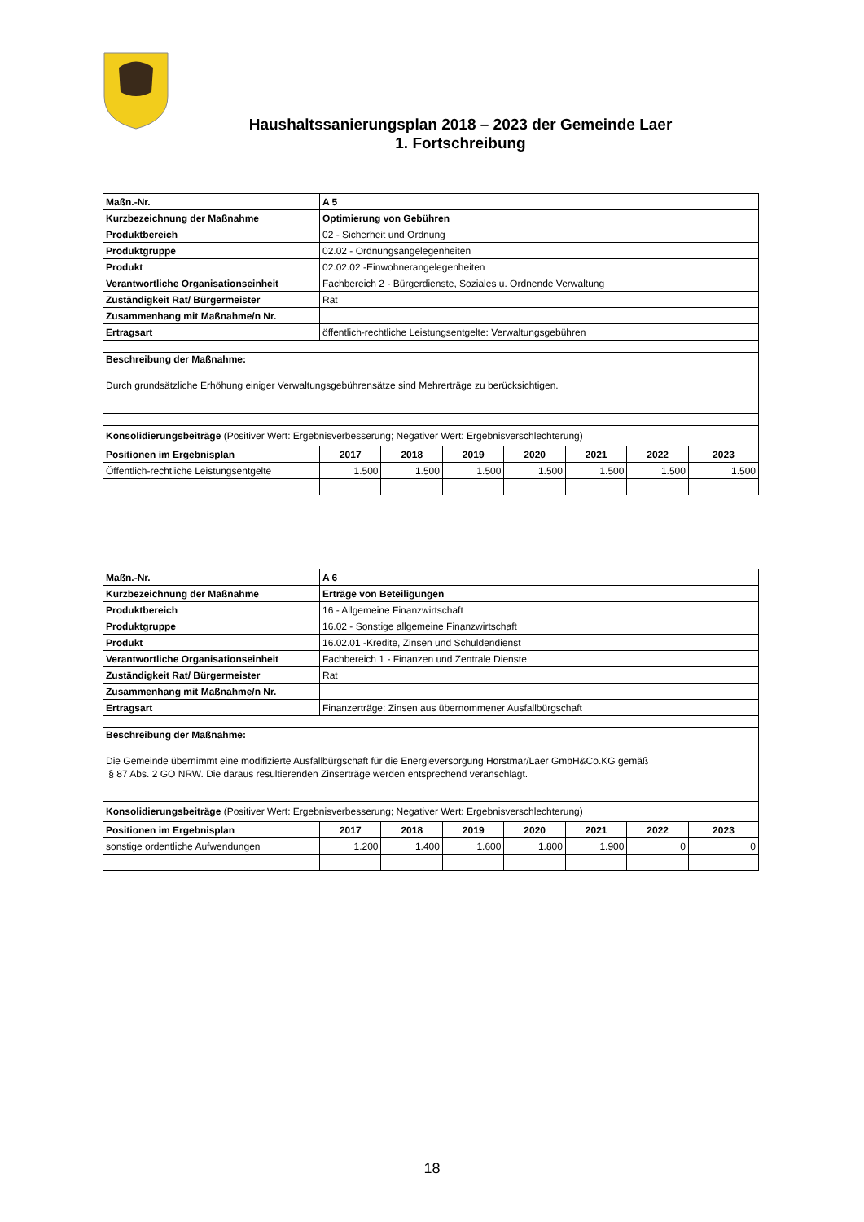Haushaltssanierungsplan 2018 – 2023 der Gemeinde Laer
1. Fortschreibung
| Maßn.-Nr. | A 5 | | | | | | |
| Kurzbezeichnung der Maßnahme | Optimierung von Gebühren | | | | | | |
| Produktbereich | 02 - Sicherheit und Ordnung | | | | | | |
| Produktgruppe | 02.02 - Ordnungsangelegenheiten | | | | | | |
| Produkt | 02.02.02 -Einwohnerangelegenheiten | | | | | | |
| Verantwortliche Organisationseinheit | Fachbereich 2 - Bürgerdienste, Soziales u. Ordnende Verwaltung | | | | | | |
| Zuständigkeit Rat/ Bürgermeister | Rat | | | | | | |
| Zusammenhang mit Maßnahme/n Nr. | | | | | | | |
| Ertragsart | öffentlich-rechtliche Leistungsentgelte: Verwaltungsgebühren | | | | | | |
| Beschreibung der Maßnahme: Durch grundsätzliche Erhöhung einiger Verwaltungsgebührensätze sind Mehrerträge zu berücksichtigen. | | | | | | | |
| Konsolidierungsbeiträge (Positiver Wert: Ergebnisverbesserung; Negativer Wert: Ergebnisverschlechterung) | | | | | | | |
| Positionen im Ergebnisplan | 2017 | 2018 | 2019 | 2020 | 2021 | 2022 | 2023 |
| Öffentlich-rechtliche Leistungsentgelte | 1.500 | 1.500 | 1.500 | 1.500 | 1.500 | 1.500 | 1.500 |
| Maßn.-Nr. | A 6 | | | | | | |
| Kurzbezeichnung der Maßnahme | Erträge von Beteiligungen | | | | | | |
| Produktbereich | 16 - Allgemeine Finanzwirtschaft | | | | | | |
| Produktgruppe | 16.02 - Sonstige allgemeine Finanzwirtschaft | | | | | | |
| Produkt | 16.02.01 -Kredite, Zinsen und Schuldendienst | | | | | | |
| Verantwortliche Organisationseinheit | Fachbereich 1 - Finanzen und Zentrale Dienste | | | | | | |
| Zuständigkeit Rat/ Bürgermeister | Rat | | | | | | |
| Zusammenhang mit Maßnahme/n Nr. | | | | | | | |
| Ertragsart | Finanzerträge: Zinsen aus übernommener Ausfallbürgschaft | | | | | | |
| Beschreibung der Maßnahme: Die Gemeinde übernimmt eine modifizierte Ausfallbürgschaft für die Energieversorgung Horstmar/Laer GmbH&Co.KG gemäß § 87 Abs. 2 GO NRW. Die daraus resultierenden Zinserträge werden entsprechend veranschlagt. | | | | | | | |
| Konsolidierungsbeiträge (Positiver Wert: Ergebnisverbesserung; Negativer Wert: Ergebnisverschlechterung) | | | | | | | |
| Positionen im Ergebnisplan | 2017 | 2018 | 2019 | 2020 | 2021 | 2022 | 2023 |
| sonstige ordentliche Aufwendungen | 1.200 | 1.400 | 1.600 | 1.800 | 1.900 | 0 | 0 |
18